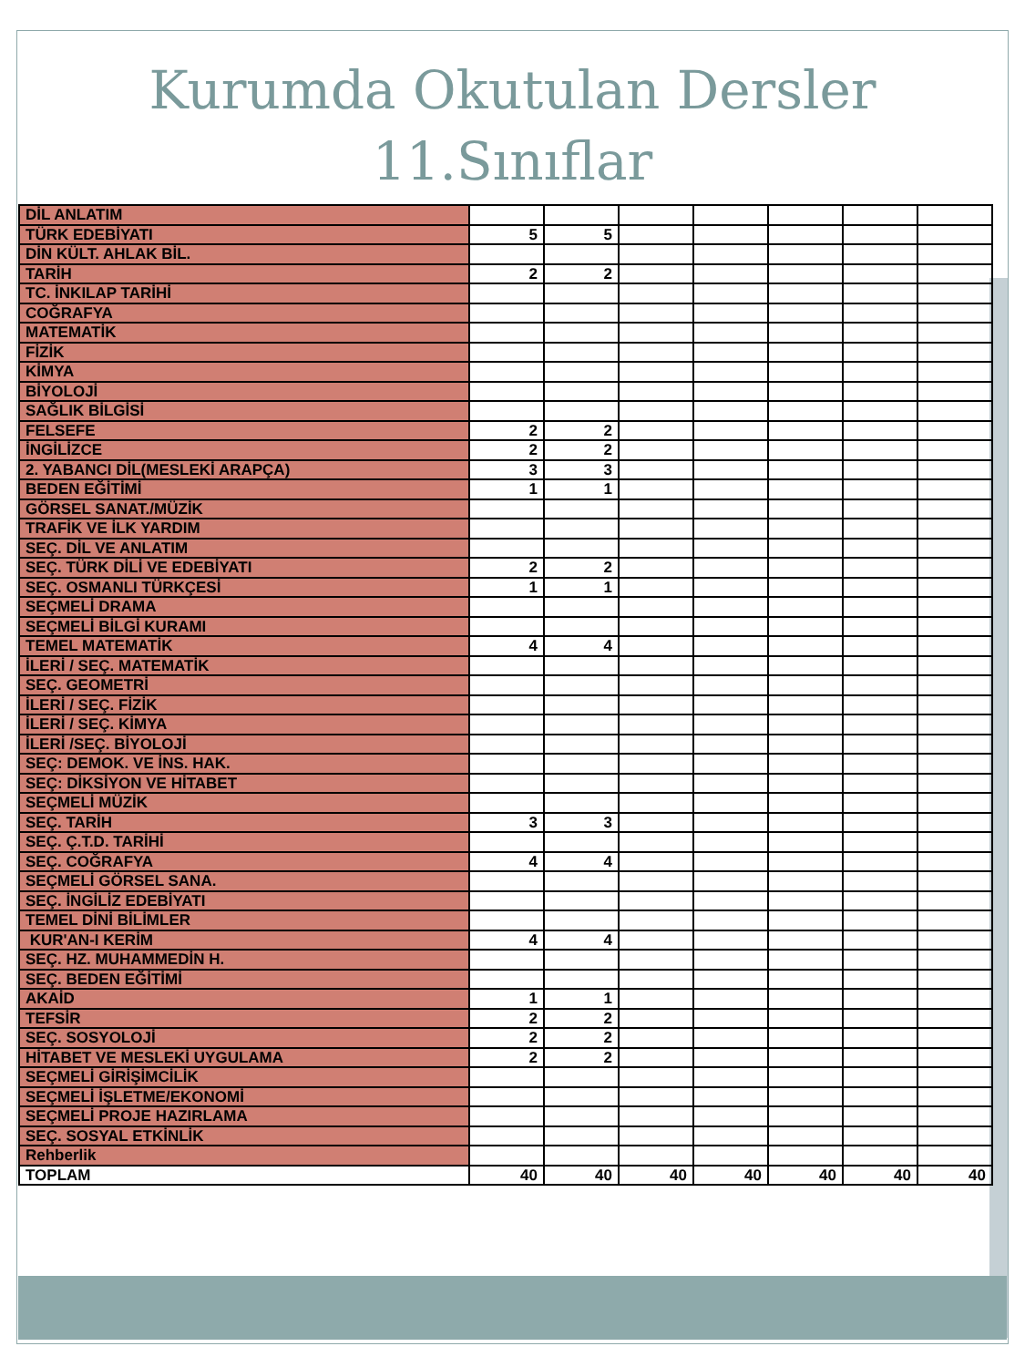Kurumda Okutulan Dersler
11.Sınıflar
| DİL ANLATIM | | | | | | | |
| TÜRK EDEBİYATI | 5 | 5 | | | | | |
| DİN KÜLT. AHLAK BİL. | | | | | | | |
| TARİH | 2 | 2 | | | | | |
| TC. İNKILAP TARİHİ | | | | | | | |
| COĞRAFYA | | | | | | | |
| MATEMATİK | | | | | | | |
| FİZİK | | | | | | | |
| KİMYA | | | | | | | |
| BİYOLOJİ | | | | | | | |
| SAĞLIK BİLGİSİ | | | | | | | |
| FELSEFE | 2 | 2 | | | | | |
| İNGİLİZCE | 2 | 2 | | | | | |
| 2. YABANCI DİL(MESLEKİ ARAPÇA) | 3 | 3 | | | | | |
| BEDEN EĞİTİMİ | 1 | 1 | | | | | |
| GÖRSEL SANAT./MÜZİK | | | | | | | |
| TRAFİK VE İLK YARDIM | | | | | | | |
| SEÇ. DİL VE ANLATIM | | | | | | | |
| SEÇ. TÜRK DİLİ VE EDEBİYATI | 2 | 2 | | | | | |
| SEÇ. OSMANLI TÜRKÇESİ | 1 | 1 | | | | | |
| SEÇMELİ DRAMA | | | | | | | |
| SEÇMELİ BİLGİ KURAMI | | | | | | | |
| TEMEL MATEMATİK | 4 | 4 | | | | | |
| İLERİ / SEÇ. MATEMATİK | | | | | | | |
| SEÇ. GEOMETRİ | | | | | | | |
| İLERİ / SEÇ. FİZİK | | | | | | | |
| İLERİ / SEÇ. KİMYA | | | | | | | |
| İLERİ /SEÇ. BİYOLOJİ | | | | | | | |
| SEÇ: DEMOK. VE İNS. HAK. | | | | | | | |
| SEÇ: DİKSİYON VE HİTABET | | | | | | | |
| SEÇMELİ MÜZİK | | | | | | | |
| SEÇ. TARİH | 3 | 3 | | | | | |
| SEÇ. Ç.T.D. TARİHİ | | | | | | | |
| SEÇ. COĞRAFYA | 4 | 4 | | | | | |
| SEÇMELİ GÖRSEL SANA. | | | | | | | |
| SEÇ. İNGİLİZ EDEBİYATI | | | | | | | |
| TEMEL DİNİ BİLİMLER | | | | | | | |
| KUR'AN-I KERİM | 4 | 4 | | | | | |
| SEÇ. HZ. MUHAMMEDİN H. | | | | | | | |
| SEÇ. BEDEN EĞİTİMİ | | | | | | | |
| AKAİD | 1 | 1 | | | | | |
| TEFSİR | 2 | 2 | | | | | |
| SEÇ. SOSYOLOJİ | 2 | 2 | | | | | |
| HİTABET VE MESLEKİ UYGULAMA | 2 | 2 | | | | | |
| SEÇMELİ GİRİŞİMCİLİK | | | | | | | |
| SEÇMELİ İŞLETME/EKONOMİ | | | | | | | |
| SEÇMELİ PROJE HAZIRLAMA | | | | | | | |
| SEÇ. SOSYAL ETKİNLİK | | | | | | | |
| Rehberlik | | | | | | | |
| TOPLAM | 40 | 40 | 40 | 40 | 40 | 40 | 40 |